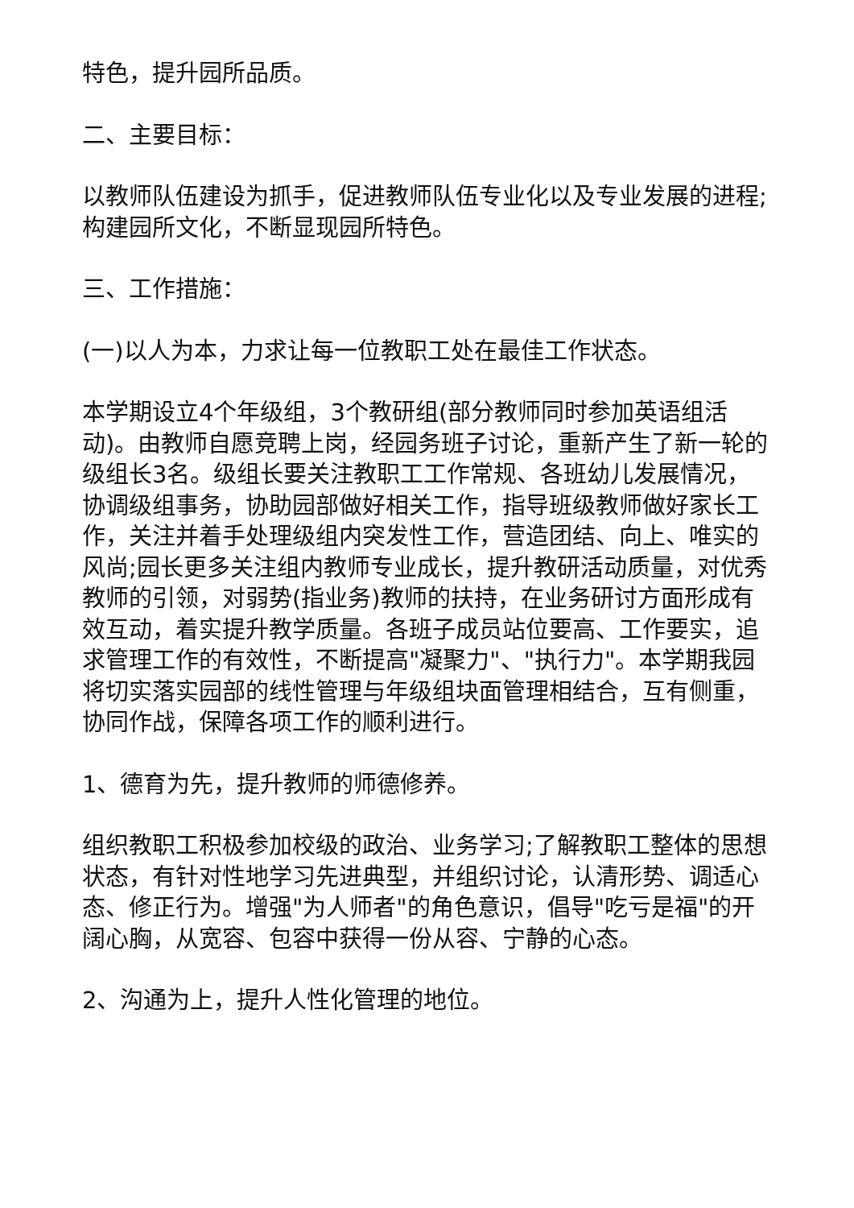特色，提升园所品质。
二、主要目标：
以教师队伍建设为抓手，促进教师队伍专业化以及专业发展的进程;构建园所文化，不断显现园所特色。
三、工作措施：
(一)以人为本，力求让每一位教职工处在最佳工作状态。
本学期设立4个年级组，3个教研组(部分教师同时参加英语组活动)。由教师自愿竞聘上岗，经园务班子讨论，重新产生了新一轮的级组长3名。级组长要关注教职工工作常规、各班幼儿发展情况，协调级组事务，协助园部做好相关工作，指导班级教师做好家长工作，关注并着手处理级组内突发性工作，营造团结、向上、唯实的风尚;园长更多关注组内教师专业成长，提升教研活动质量，对优秀教师的引领，对弱势(指业务)教师的扶持，在业务研讨方面形成有效互动，着实提升教学质量。各班子成员站位要高、工作要实，追求管理工作的有效性，不断提高"凝聚力"、"执行力"。本学期我园将切实落实园部的线性管理与年级组块面管理相结合，互有侧重，协同作战，保障各项工作的顺利进行。
1、德育为先，提升教师的师德修养。
组织教职工积极参加校级的政治、业务学习;了解教职工整体的思想状态，有针对性地学习先进典型，并组织讨论，认清形势、调适心态、修正行为。增强"为人师者"的角色意识，倡导"吃亏是福"的开阔心胸，从宽容、包容中获得一份从容、宁静的心态。
2、沟通为上，提升人性化管理的地位。